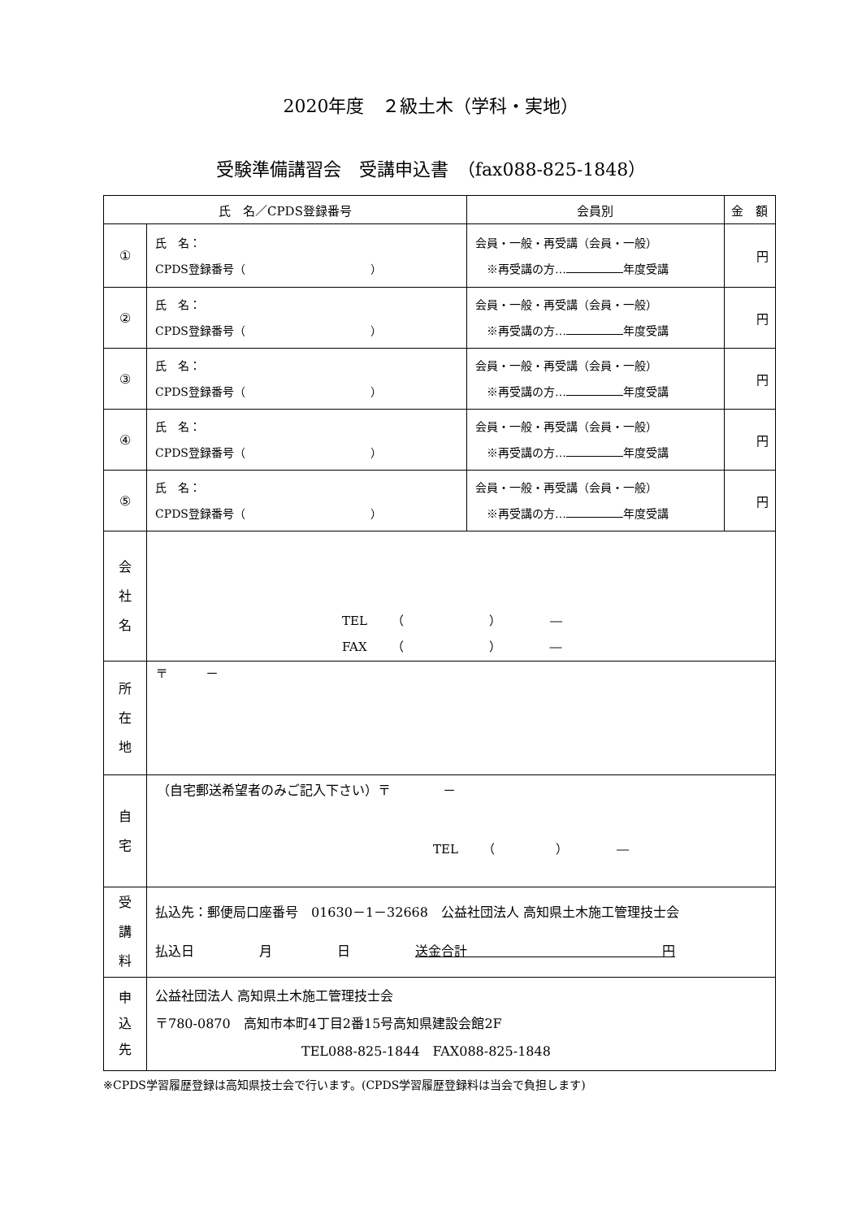2020年度　２級土木（学科・実地）
受験準備講習会　受講申込書　（fax088-825-1848）
| 氏 名／CPDS登録番号 | | 会員別 | 金 額 |
| --- | --- | --- | --- |
| ① | 氏 名： CPDS登録番号（ ） | 会員・一般・再受講（会員・一般） ※再受講の方… 年度受講 | 円 |
| ② | 氏 名： CPDS登録番号（ ） | 会員・一般・再受講（会員・一般） ※再受講の方… 年度受講 | 円 |
| ③ | 氏 名： CPDS登録番号（ ） | 会員・一般・再受講（会員・一般） ※再受講の方… 年度受講 | 円 |
| ④ | 氏 名： CPDS登録番号（ ） | 会員・一般・再受講（会員・一般） ※再受講の方… 年度受講 | 円 |
| ⑤ | 氏 名： CPDS登録番号（ ） | 会員・一般・再受講（会員・一般） ※再受講の方… 年度受講 | 円 |
| 会 社 名 | TEL （ ） ― FAX （ ） ― | | |
| 所 在 地 | 〒 － | | |
| 自 宅 | （自宅郵送希望者のみご記入下さい）〒 － TEL （ ） ― | | |
| 受 講 料 | 払込先：郵便局口座番号 01630－1－32668 公益社団法人 高知県土木施工管理技士会 払込日 月 日 送金合計 円 | | |
| 申 込 先 | 公益社団法人 高知県土木施工管理技士会 〒780-0870 高知市本町4丁目2番15号高知県建設会館2F TEL088-825-1844 FAX088-825-1848 | | |
※CPDS学習履歴登録は高知県技士会で行います。(CPDS学習履歴登録料は当会で負担します)